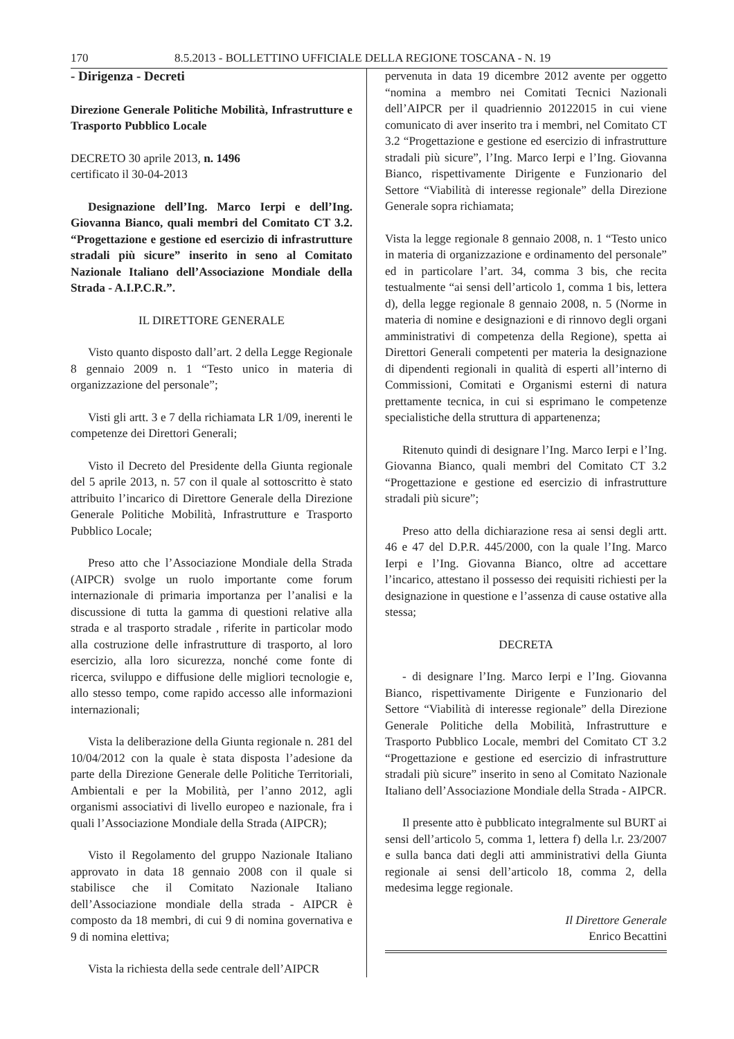170 8.5.2013 - BOLLETTINO UFFICIALE DELLA REGIONE TOSCANA - N. 19
- Dirigenza - Decreti
Direzione Generale Politiche Mobilità, Infrastrutture e Trasporto Pubblico Locale
DECRETO 30 aprile 2013, n. 1496
certificato il 30-04-2013
Designazione dell’Ing. Marco Ierpi e dell’Ing. Giovanna Bianco, quali membri del Comitato CT 3.2. “Progettazione e gestione ed esercizio di infrastrutture stradali più sicure” inserito in seno al Comitato Nazionale Italiano dell’Associazione Mondiale della Strada - A.I.P.C.R.”.
IL DIRETTORE GENERALE
Visto quanto disposto dall’art. 2 della Legge Regionale 8 gennaio 2009 n. 1 “Testo unico in materia di organizzazione del personale”;
Visti gli artt. 3 e 7 della richiamata LR 1/09, inerenti le competenze dei Direttori Generali;
Visto il Decreto del Presidente della Giunta regionale del 5 aprile 2013, n. 57 con il quale al sottoscritto è stato attribuito l’incarico di Direttore Generale della Direzione Generale Politiche Mobilità, Infrastrutture e Trasporto Pubblico Locale;
Preso atto che l’Associazione Mondiale della Strada (AIPCR) svolge un ruolo importante come forum internazionale di primaria importanza per l’analisi e la discussione di tutta la gamma di questioni relative alla strada e al trasporto stradale , riferite in particolar modo alla costruzione delle infrastrutture di trasporto, al loro esercizio, alla loro sicurezza, nonché come fonte di ricerca, sviluppo e diffusione delle migliori tecnologie e, allo stesso tempo, come rapido accesso alle informazioni internazionali;
Vista la deliberazione della Giunta regionale n. 281 del 10/04/2012 con la quale è stata disposta l’adesione da parte della Direzione Generale delle Politiche Territoriali, Ambientali e per la Mobilità, per l’anno 2012, agli organismi associativi di livello europeo e nazionale, fra i quali l’Associazione Mondiale della Strada (AIPCR);
Visto il Regolamento del gruppo Nazionale Italiano approvato in data 18 gennaio 2008 con il quale si stabilisce che il Comitato Nazionale Italiano dell’Associazione mondiale della strada - AIPCR è composto da 18 membri, di cui 9 di nomina governativa e 9 di nomina elettiva;
Vista la richiesta della sede centrale dell’AIPCR
pervenuta in data 19 dicembre 2012 avente per oggetto “nomina a membro nei Comitati Tecnici Nazionali dell’AIPCR per il quadriennio 20122015 in cui viene comunicato di aver inserito tra i membri, nel Comitato CT 3.2 “Progettazione e gestione ed esercizio di infrastrutture stradali più sicure”, l’Ing. Marco Ierpi e l’Ing. Giovanna Bianco, rispettivamente Dirigente e Funzionario del Settore “Viabilità di interesse regionale” della Direzione Generale sopra richiamata;
Vista la legge regionale 8 gennaio 2008, n. 1 “Testo unico in materia di organizzazione e ordinamento del personale” ed in particolare l’art. 34, comma 3 bis, che recita testualmente “ai sensi dell’articolo 1, comma 1 bis, lettera d), della legge regionale 8 gennaio 2008, n. 5 (Norme in materia di nomine e designazioni e di rinnovo degli organi amministrativi di competenza della Regione), spetta ai Direttori Generali competenti per materia la designazione di dipendenti regionali in qualità di esperti all’interno di Commissioni, Comitati e Organismi esterni di natura prettamente tecnica, in cui si esprimano le competenze specialistiche della struttura di appartenenza;
Ritenuto quindi di designare l’Ing. Marco Ierpi e l’Ing. Giovanna Bianco, quali membri del Comitato CT 3.2 “Progettazione e gestione ed esercizio di infrastrutture stradali più sicure”;
Preso atto della dichiarazione resa ai sensi degli artt. 46 e 47 del D.P.R. 445/2000, con la quale l’Ing. Marco Ierpi e l’Ing. Giovanna Bianco, oltre ad accettare l’incarico, attestano il possesso dei requisiti richiesti per la designazione in questione e l’assenza di cause ostative alla stessa;
DECRETA
- di designare l’Ing. Marco Ierpi e l’Ing. Giovanna Bianco, rispettivamente Dirigente e Funzionario del Settore “Viabilità di interesse regionale” della Direzione Generale Politiche della Mobilità, Infrastrutture e Trasporto Pubblico Locale, membri del Comitato CT 3.2 “Progettazione e gestione ed esercizio di infrastrutture stradali più sicure” inserito in seno al Comitato Nazionale Italiano dell’Associazione Mondiale della Strada - AIPCR.
Il presente atto è pubblicato integralmente sul BURT ai sensi dell’articolo 5, comma 1, lettera f) della l.r. 23/2007 e sulla banca dati degli atti amministrativi della Giunta regionale ai sensi dell’articolo 18, comma 2, della medesima legge regionale.
Il Direttore Generale
Enrico Becattini